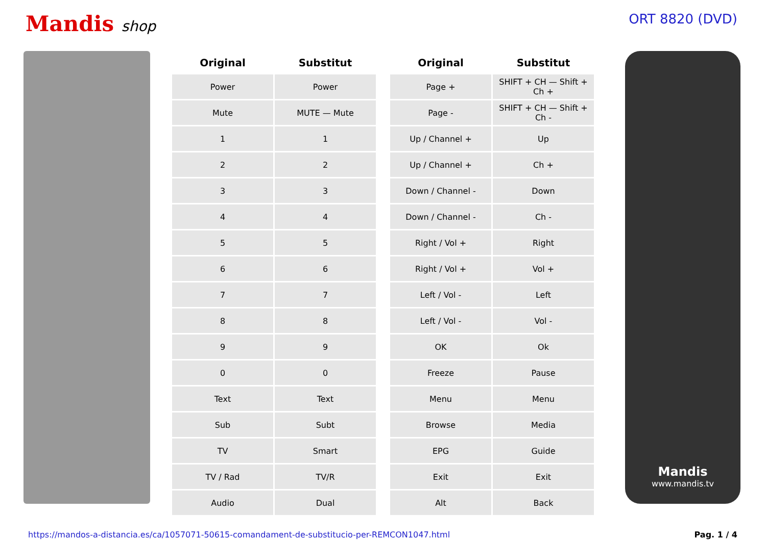Mandis shop ORT 8820 (DVD)
| Original | Substitut | | Original | Substitut |
| --- | --- | --- | --- | --- |
| Power | Power | | Page + | SHIFT + CH — Shift + Ch + |
| Mute | MUTE — Mute | | Page - | SHIFT + CH — Shift + Ch - |
| 1 | 1 | | Up / Channel + | Up |
| 2 | 2 | | Up / Channel + | Ch + |
| 3 | 3 | | Down / Channel - | Down |
| 4 | 4 | | Down / Channel - | Ch - |
| 5 | 5 | | Right / Vol + | Right |
| 6 | 6 | | Right / Vol + | Vol + |
| 7 | 7 | | Left / Vol - | Left |
| 8 | 8 | | Left / Vol - | Vol - |
| 9 | 9 | | OK | Ok |
| 0 | 0 | | Freeze | Pause |
| Text | Text | | Menu | Menu |
| Sub | Subt | | Browse | Media |
| TV | Smart | | EPG | Guide |
| TV / Rad | TV/R | | Exit | Exit |
| Audio | Dual | | Alt | Back |
Mandis
www.mandis.tv
https://mandos-a-distancia.es/ca/1057071-50615-comandament-de-substitucio-per-REMCON1047.html Pag. 1 / 4